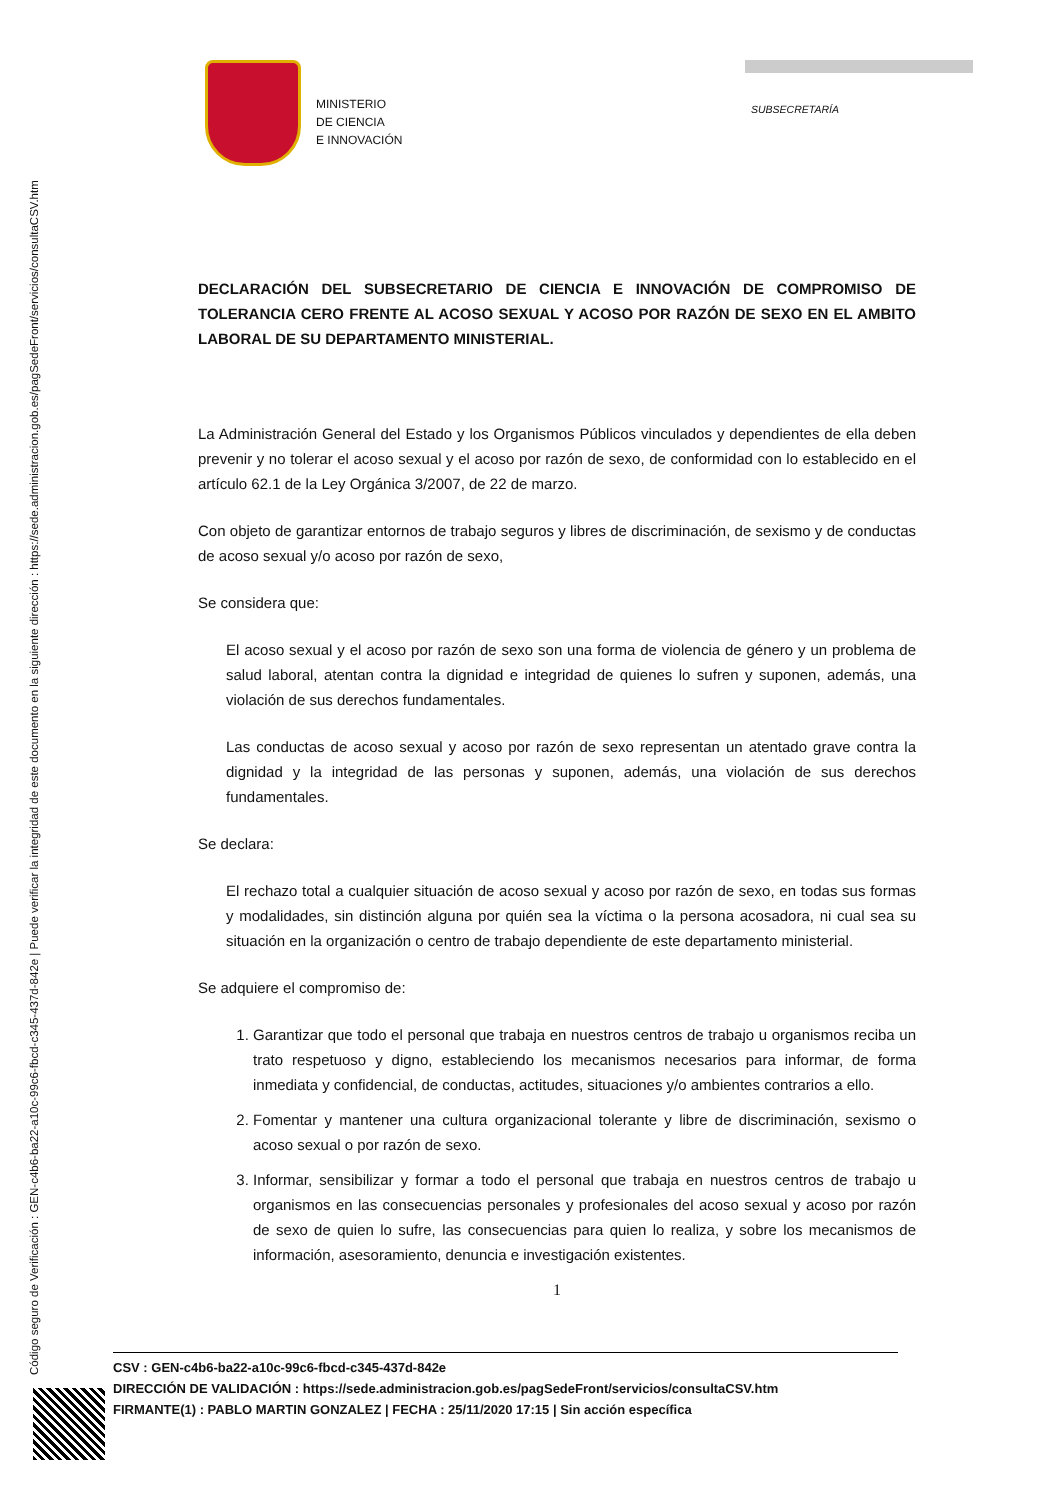Código seguro de Verificación : GEN-c4b6-ba22-a10c-99c6-fbcd-c345-437d-842e | Puede verificar la integridad de este documento en la siguiente dirección : https://sede.administracion.gob.es/pagSedeFront/servicios/consultaCSV.htm
MINISTERIO
DE CIENCIA
E INNOVACIÓN
SUBSECRETARÍA
DECLARACIÓN DEL SUBSECRETARIO DE CIENCIA E INNOVACIÓN DE COMPROMISO DE TOLERANCIA CERO FRENTE AL ACOSO SEXUAL Y ACOSO POR RAZÓN DE SEXO EN EL AMBITO LABORAL DE SU DEPARTAMENTO MINISTERIAL.
La Administración General del Estado y los Organismos Públicos vinculados y dependientes de ella deben prevenir y no tolerar el acoso sexual y el acoso por razón de sexo, de conformidad con lo establecido en el artículo 62.1 de la Ley Orgánica 3/2007, de 22 de marzo.
Con objeto de garantizar entornos de trabajo seguros y libres de discriminación, de sexismo y de conductas de acoso sexual y/o acoso por razón de sexo,
Se considera que:
El acoso sexual y el acoso por razón de sexo son una forma de violencia de género y un problema de salud laboral, atentan contra la dignidad e integridad de quienes lo sufren y suponen, además, una violación de sus derechos fundamentales.
Las conductas de acoso sexual y acoso por razón de sexo representan un atentado grave contra la dignidad y la integridad de las personas y suponen, además, una violación de sus derechos fundamentales.
Se declara:
El rechazo total a cualquier situación de acoso sexual y acoso por razón de sexo, en todas sus formas y modalidades, sin distinción alguna por quién sea la víctima o la persona acosadora, ni cual sea su situación en la organización o centro de trabajo dependiente de este departamento ministerial.
Se adquiere el compromiso de:
1. Garantizar que todo el personal que trabaja en nuestros centros de trabajo u organismos reciba un trato respetuoso y digno, estableciendo los mecanismos necesarios para informar, de forma inmediata y confidencial, de conductas, actitudes, situaciones y/o ambientes contrarios a ello.
2. Fomentar y mantener una cultura organizacional tolerante y libre de discriminación, sexismo o acoso sexual o por razón de sexo.
3. Informar, sensibilizar y formar a todo el personal que trabaja en nuestros centros de trabajo u organismos en las consecuencias personales y profesionales del acoso sexual y acoso por razón de sexo de quien lo sufre, las consecuencias para quien lo realiza, y sobre los mecanismos de información, asesoramiento, denuncia e investigación existentes.
1
CSV : GEN-c4b6-ba22-a10c-99c6-fbcd-c345-437d-842e
DIRECCIÓN DE VALIDACIÓN : https://sede.administracion.gob.es/pagSedeFront/servicios/consultaCSV.htm
FIRMANTE(1) : PABLO MARTIN GONZALEZ | FECHA : 25/11/2020 17:15 | Sin acción específica